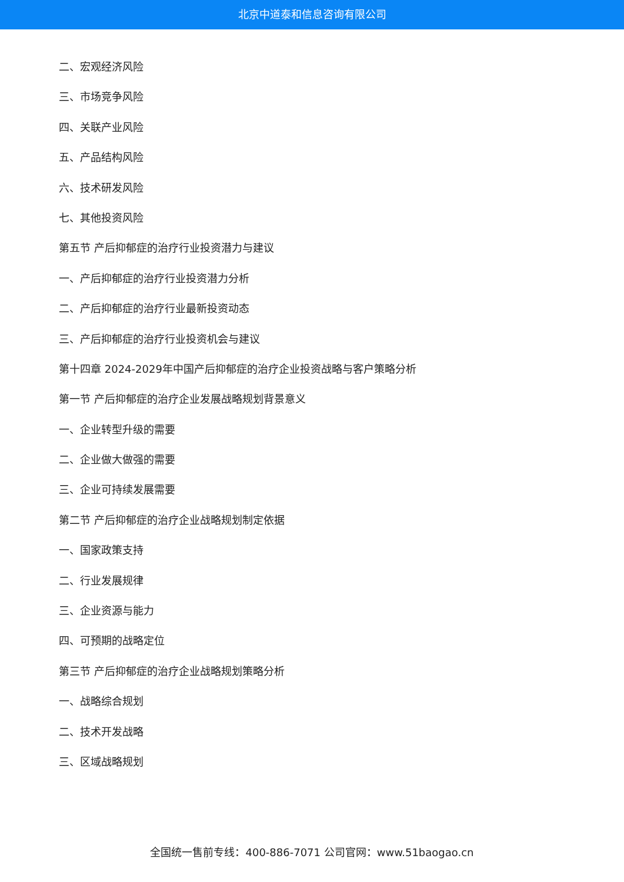北京中道泰和信息咨询有限公司
二、宏观经济风险
三、市场竞争风险
四、关联产业风险
五、产品结构风险
六、技术研发风险
七、其他投资风险
第五节 产后抑郁症的治疗行业投资潜力与建议
一、产后抑郁症的治疗行业投资潜力分析
二、产后抑郁症的治疗行业最新投资动态
三、产后抑郁症的治疗行业投资机会与建议
第十四章 2024-2029年中国产后抑郁症的治疗企业投资战略与客户策略分析
第一节 产后抑郁症的治疗企业发展战略规划背景意义
一、企业转型升级的需要
二、企业做大做强的需要
三、企业可持续发展需要
第二节 产后抑郁症的治疗企业战略规划制定依据
一、国家政策支持
二、行业发展规律
三、企业资源与能力
四、可预期的战略定位
第三节 产后抑郁症的治疗企业战略规划策略分析
一、战略综合规划
二、技术开发战略
三、区域战略规划
全国统一售前专线：400-886-7071 公司官网：www.51baogao.cn